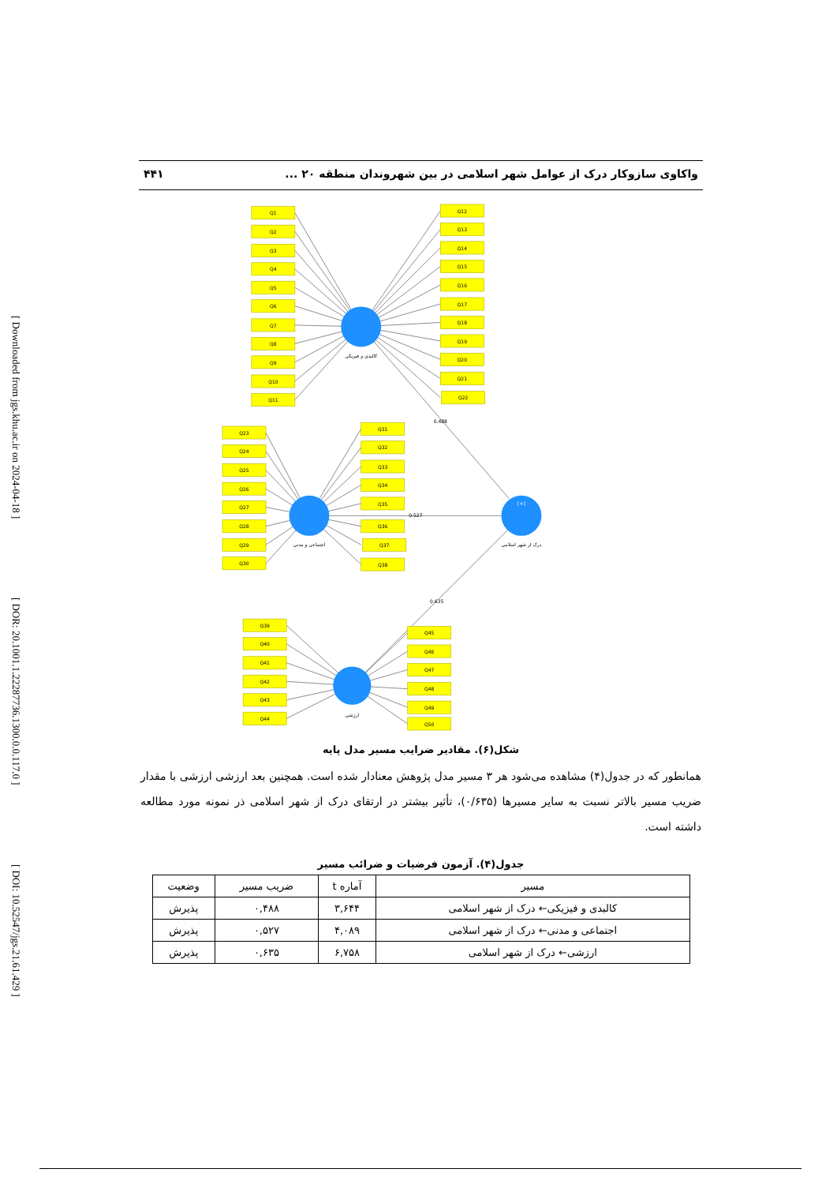[ Downloaded from jgs.khu.ac.ir on 2024-04-18 ] [ DOR: 20.1001.1.22287736.1300.0.0.117.0 ] [ DOI: 10.52547/jgs.21.61.429 ]
واکاوی سازوکار درک از عوامل شهر اسلامی در بین شهروندان منطقه ۲۰ ... ۴۴۱
Q1
Q2
Q3
Q4
Q5
Q6
Q7
Q8
Q9
Q10
Q11
Q12
Q13
Q14
Q15
Q16
Q17
Q18
Q19
Q20
Q21
Q22
Q23
Q24
Q25
Q26
Q27
Q28
Q29
Q30
Q31
Q32
Q33
Q34
Q35
Q36
Q37
Q38
Q39
Q40
Q41
Q42
Q43
Q44
Q45
Q46
Q47
Q48
Q49
Q50
کالبدی و فیزیکی
اجتماعی و مدنی
درک از شهر اسلامی
ارزشی
[+]
0.488
0.527
0.635
شکل(۶). مقادیر ضرایب مسیر مدل پایه
همانطور که در جدول(۴) مشاهده می‌شود هر ۳ مسیر مدل پژوهش معنادار شده است. همچنین بعد ارزشی ارزشی با مقدار ضریب مسیر بالاتر نسبت به سایر مسیرها (۰/۶۳۵)، تأثیر بیشتر در ارتقای درک از شهر اسلامی ذر نمونه مورد مطالعه داشته است.
جدول(۴). آزمون فرضیات و ضرائب مسیر
| مسیر | آماره t | ضریب مسیر | وضعیت |
| --- | --- | --- | --- |
| کالبدی و فیزیکی← درک از شهر اسلامی | ۳,۶۴۴ | ۰,۴۸۸ | پذیرش |
| اجتماعی و مدنی← درک از شهر اسلامی | ۴,۰۸۹ | ۰,۵۲۷ | پذیرش |
| ارزشی← درک از شهر اسلامی | ۶,۷۵۸ | ۰,۶۳۵ | پذیرش |